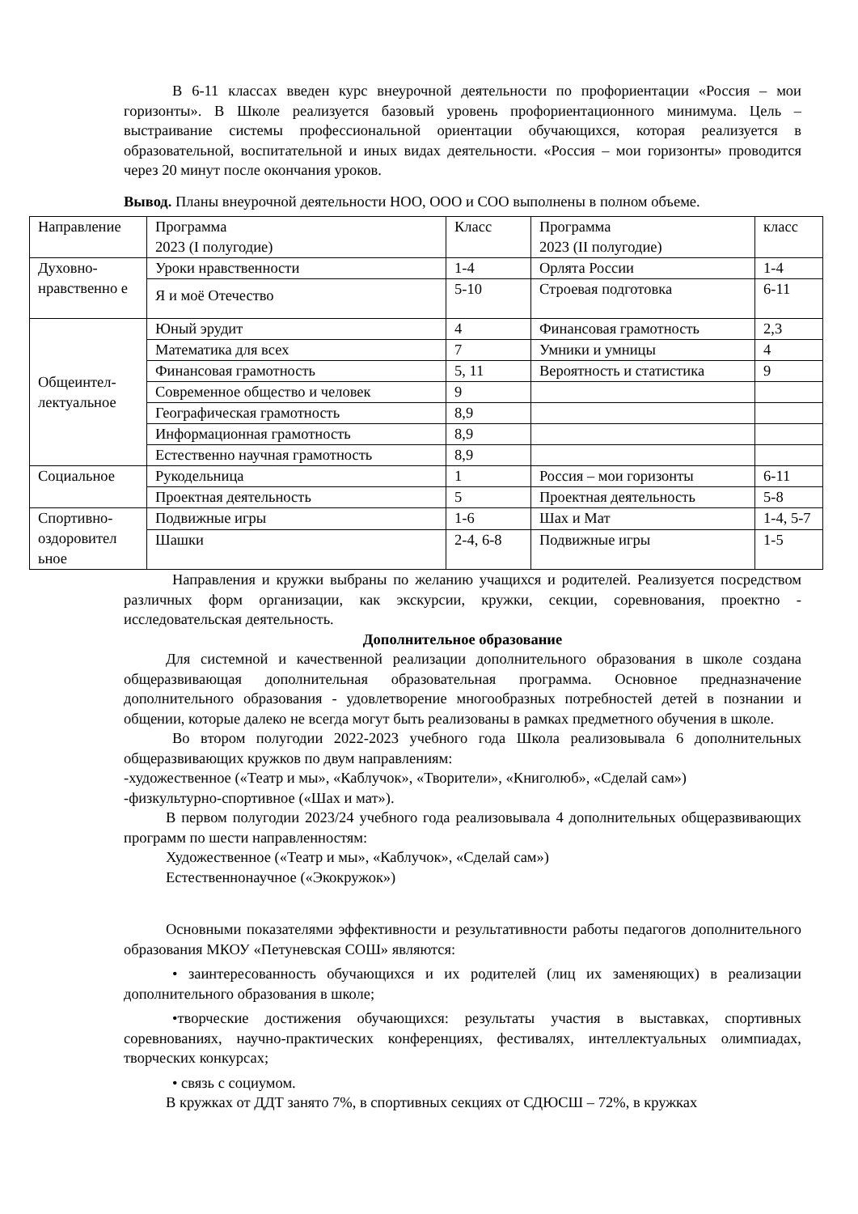В 6-11 классах введен курс внеурочной деятельности по профориентации «Россия – мои горизонты». В Школе реализуется базовый уровень профориентационного минимума. Цель – выстраивание системы профессиональной ориентации обучающихся, которая реализуется в образовательной, воспитательной и иных видах деятельности. «Россия – мои горизонты» проводится через 20 минут после окончания уроков.
Вывод. Планы внеурочной деятельности НОО, ООО и СОО выполнены в полном объеме.
| Направление | Программа 2023 (I полугодие) | Класс | Программа 2023 (II полугодие) | класс |
| Духовно-нравственно е | Уроки нравственности | 1-4 | Орлята России | 1-4 |
| | Я и моё Отечество | 5-10 | Строевая подготовка | 6-11 |
| Общеинтел-лектуальное | Юный эрудит | 4 | Финансовая грамотность | 2,3 |
| | Математика для всех | 7 | Умники и умницы | 4 |
| | Финансовая грамотность | 5, 11 | Вероятность и статистика | 9 |
| | Современное общество и человек | 9 | | |
| | Географическая грамотность | 8,9 | | |
| | Информационная грамотность | 8,9 | | |
| | Естественно научная грамотность | 8,9 | | |
| Социальное | Рукодельница | 1 | Россия – мои горизонты | 6-11 |
| | Проектная деятельность | 5 | Проектная деятельность | 5-8 |
| Спортивно-оздоровител ьное | Подвижные игры | 1-6 | Шах и Мат | 1-4, 5-7 |
| | Шашки | 2-4, 6-8 | Подвижные игры | 1-5 |
Направления и кружки выбраны по желанию учащихся и родителей. Реализуется посредством различных форм организации, как экскурсии, кружки, секции, соревнования, проектно - исследовательская деятельность.
Дополнительное образование
Для системной и качественной реализации дополнительного образования в школе создана общеразвивающая дополнительная образовательная программа. Основное предназначение дополнительного образования - удовлетворение многообразных потребностей детей в познании и общении, которые далеко не всегда могут быть реализованы в рамках предметного обучения в школе.
Во втором полугодии 2022-2023 учебного года Школа реализовывала 6 дополнительных общеразвивающих кружков по двум направлениям:
-художественное («Театр и мы», «Каблучок», «Творители», «Книголюб», «Сделай сам»)
-физкультурно-спортивное («Шах и мат»).
В первом полугодии 2023/24 учебного года реализовывала 4 дополнительных общеразвивающих программ по шести направленностям:
Художественное («Театр и мы», «Каблучок», «Сделай сам»)
Естественнонаучное («Экокружок»)
Основными показателями эффективности и результативности работы педагогов дополнительного образования МКОУ «Петуневская СОШ» являются:
• заинтересованность обучающихся и их родителей (лиц их заменяющих) в реализации дополнительного образования в школе;
•творческие достижения обучающихся: результаты участия в выставках, спортивных соревнованиях, научно-практических конференциях, фестивалях, интеллектуальных олимпиадах, творческих конкурсах;
• связь с социумом.
В кружках от ДДТ занято 7%, в спортивных секциях от СДЮСШ – 72%, в кружках